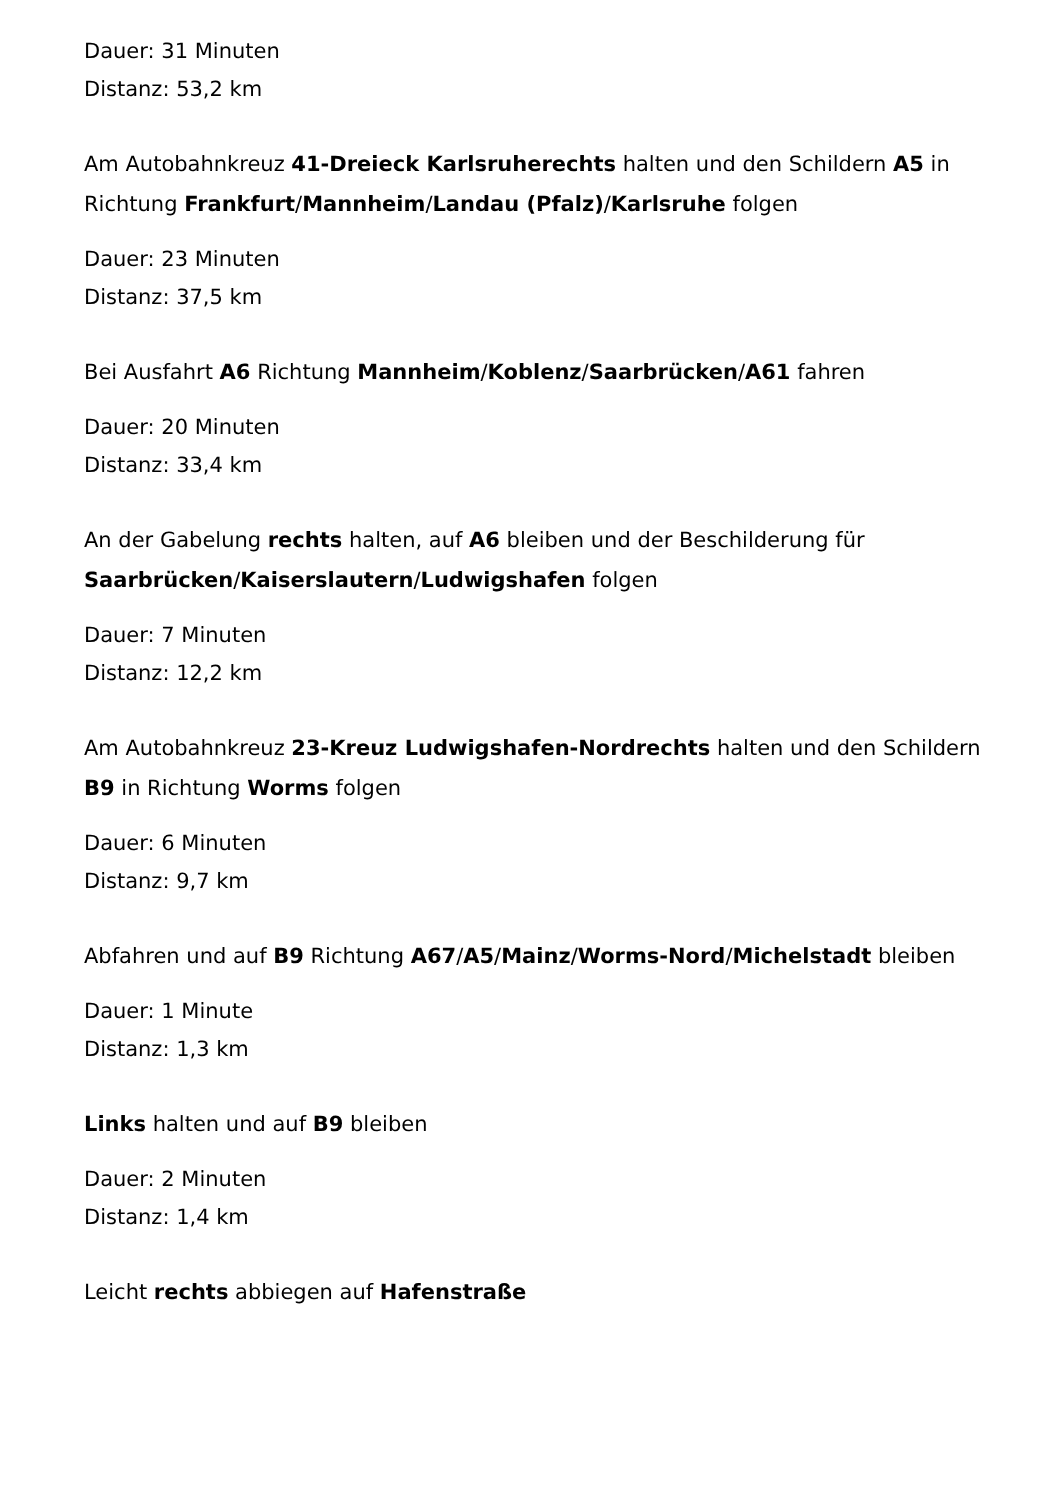Dauer: 31 Minuten
Distanz: 53,2 km
Am Autobahnkreuz 41-Dreieck Karlsruherechts halten und den Schildern A5 in Richtung Frankfurt/Mannheim/Landau (Pfalz)/Karlsruhe folgen
Dauer: 23 Minuten
Distanz: 37,5 km
Bei Ausfahrt A6 Richtung Mannheim/Koblenz/Saarbrücken/A61 fahren
Dauer: 20 Minuten
Distanz: 33,4 km
An der Gabelung rechts halten, auf A6 bleiben und der Beschilderung für Saarbrücken/Kaiserslautern/Ludwigshafen folgen
Dauer: 7 Minuten
Distanz: 12,2 km
Am Autobahnkreuz 23-Kreuz Ludwigshafen-Nordrechts halten und den Schildern B9 in Richtung Worms folgen
Dauer: 6 Minuten
Distanz: 9,7 km
Abfahren und auf B9 Richtung A67/A5/Mainz/Worms-Nord/Michelstadt bleiben
Dauer: 1 Minute
Distanz: 1,3 km
Links halten und auf B9 bleiben
Dauer: 2 Minuten
Distanz: 1,4 km
Leicht rechts abbiegen auf Hafenstraße